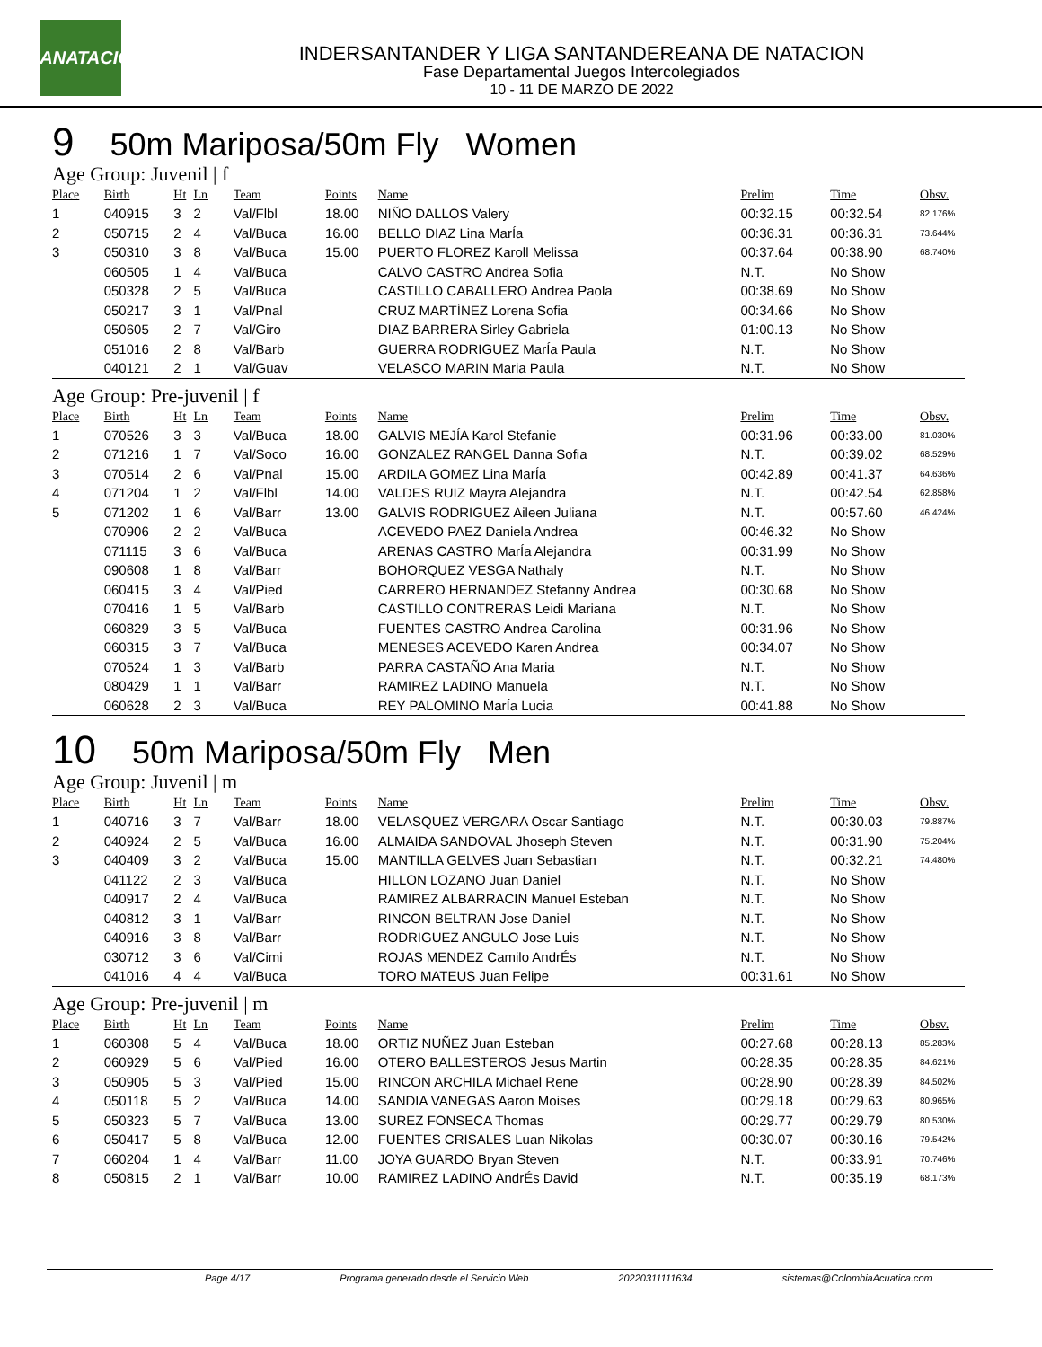LSANATACIÓN
INDERSANTANDER Y LIGA SANTANDEREANA DE NATACION
Fase Departamental Juegos Intercolegiados
10 - 11 DE MARZO DE 2022
9 50m Mariposa/50m Fly Women
Age Group: Juvenil | f
| Place | Birth | Ht | Ln | Team | Points | Name | Prelim | Time | Obsv. |
| --- | --- | --- | --- | --- | --- | --- | --- | --- | --- |
| 1 | 040915 | 3 | 2 | Val/Flbl | 18.00 | NIÑO DALLOS Valery | 00:32.15 | 00:32.54 | 82.176% |
| 2 | 050715 | 2 | 4 | Val/Buca | 16.00 | BELLO DIAZ Lina MarÍa | 00:36.31 | 00:36.31 | 73.644% |
| 3 | 050310 | 3 | 8 | Val/Buca | 15.00 | PUERTO FLOREZ Karoll Melissa | 00:37.64 | 00:38.90 | 68.740% |
| | 060505 | 1 | 4 | Val/Buca | | CALVO CASTRO Andrea Sofia | N.T. | No Show | |
| | 050328 | 2 | 5 | Val/Buca | | CASTILLO CABALLERO Andrea Paola | 00:38.69 | No Show | |
| | 050217 | 3 | 1 | Val/Pnal | | CRUZ MARTÍNEZ Lorena Sofia | 00:34.66 | No Show | |
| | 050605 | 2 | 7 | Val/Giro | | DIAZ BARRERA Sirley Gabriela | 01:00.13 | No Show | |
| | 051016 | 2 | 8 | Val/Barb | | GUERRA RODRIGUEZ MarÍa Paula | N.T. | No Show | |
| | 040121 | 2 | 1 | Val/Guav | | VELASCO MARIN Maria Paula | N.T. | No Show | |
Age Group: Pre-juvenil | f
| Place | Birth | Ht | Ln | Team | Points | Name | Prelim | Time | Obsv. |
| --- | --- | --- | --- | --- | --- | --- | --- | --- | --- |
| 1 | 070526 | 3 | 3 | Val/Buca | 18.00 | GALVIS MEJÍA Karol Stefanie | 00:31.96 | 00:33.00 | 81.030% |
| 2 | 071216 | 1 | 7 | Val/Soco | 16.00 | GONZALEZ RANGEL Danna Sofia | N.T. | 00:39.02 | 68.529% |
| 3 | 070514 | 2 | 6 | Val/Pnal | 15.00 | ARDILA GOMEZ Lina MarÍa | 00:42.89 | 00:41.37 | 64.636% |
| 4 | 071204 | 1 | 2 | Val/Flbl | 14.00 | VALDES RUIZ Mayra Alejandra | N.T. | 00:42.54 | 62.858% |
| 5 | 071202 | 1 | 6 | Val/Barr | 13.00 | GALVIS RODRIGUEZ Aileen Juliana | N.T. | 00:57.60 | 46.424% |
| | 070906 | 2 | 2 | Val/Buca | | ACEVEDO PAEZ Daniela Andrea | 00:46.32 | No Show | |
| | 071115 | 3 | 6 | Val/Buca | | ARENAS CASTRO MarÍa Alejandra | 00:31.99 | No Show | |
| | 090608 | 1 | 8 | Val/Barr | | BOHORQUEZ VESGA Nathaly | N.T. | No Show | |
| | 060415 | 3 | 4 | Val/Pied | | CARRERO HERNANDEZ Stefanny Andrea | 00:30.68 | No Show | |
| | 070416 | 1 | 5 | Val/Barb | | CASTILLO CONTRERAS Leidi Mariana | N.T. | No Show | |
| | 060829 | 3 | 5 | Val/Buca | | FUENTES CASTRO Andrea Carolina | 00:31.96 | No Show | |
| | 060315 | 3 | 7 | Val/Buca | | MENESES ACEVEDO Karen Andrea | 00:34.07 | No Show | |
| | 070524 | 1 | 3 | Val/Barb | | PARRA CASTAÑO Ana Maria | N.T. | No Show | |
| | 080429 | 1 | 1 | Val/Barr | | RAMIREZ LADINO Manuela | N.T. | No Show | |
| | 060628 | 2 | 3 | Val/Buca | | REY PALOMINO MarÍa Lucia | 00:41.88 | No Show | |
10 50m Mariposa/50m Fly Men
Age Group: Juvenil | m
| Place | Birth | Ht | Ln | Team | Points | Name | Prelim | Time | Obsv. |
| --- | --- | --- | --- | --- | --- | --- | --- | --- | --- |
| 1 | 040716 | 3 | 7 | Val/Barr | 18.00 | VELASQUEZ VERGARA Oscar Santiago | N.T. | 00:30.03 | 79.887% |
| 2 | 040924 | 2 | 5 | Val/Buca | 16.00 | ALMAIDA SANDOVAL Jhoseph Steven | N.T. | 00:31.90 | 75.204% |
| 3 | 040409 | 3 | 2 | Val/Buca | 15.00 | MANTILLA GELVES Juan Sebastian | N.T. | 00:32.21 | 74.480% |
| | 041122 | 2 | 3 | Val/Buca | | HILLON LOZANO Juan Daniel | N.T. | No Show | |
| | 040917 | 2 | 4 | Val/Buca | | RAMIREZ ALBARRACIN Manuel Esteban | N.T. | No Show | |
| | 040812 | 3 | 1 | Val/Barr | | RINCON BELTRAN Jose Daniel | N.T. | No Show | |
| | 040916 | 3 | 8 | Val/Barr | | RODRIGUEZ ANGULO Jose Luis | N.T. | No Show | |
| | 030712 | 3 | 6 | Val/Cimi | | ROJAS MENDEZ Camilo AndrÉs | N.T. | No Show | |
| | 041016 | 4 | 4 | Val/Buca | | TORO MATEUS Juan Felipe | 00:31.61 | No Show | |
Age Group: Pre-juvenil | m
| Place | Birth | Ht | Ln | Team | Points | Name | Prelim | Time | Obsv. |
| --- | --- | --- | --- | --- | --- | --- | --- | --- | --- |
| 1 | 060308 | 5 | 4 | Val/Buca | 18.00 | ORTIZ NUÑEZ Juan Esteban | 00:27.68 | 00:28.13 | 85.283% |
| 2 | 060929 | 5 | 6 | Val/Pied | 16.00 | OTERO BALLESTEROS Jesus Martin | 00:28.35 | 00:28.35 | 84.621% |
| 3 | 050905 | 5 | 3 | Val/Pied | 15.00 | RINCON ARCHILA Michael Rene | 00:28.90 | 00:28.39 | 84.502% |
| 4 | 050118 | 5 | 2 | Val/Buca | 14.00 | SANDIA VANEGAS Aaron Moises | 00:29.18 | 00:29.63 | 80.965% |
| 5 | 050323 | 5 | 7 | Val/Buca | 13.00 | SUREZ FONSECA Thomas | 00:29.77 | 00:29.79 | 80.530% |
| 6 | 050417 | 5 | 8 | Val/Buca | 12.00 | FUENTES CRISALES Luan Nikolas | 00:30.07 | 00:30.16 | 79.542% |
| 7 | 060204 | 1 | 4 | Val/Barr | 11.00 | JOYA GUARDO Bryan Steven | N.T. | 00:33.91 | 70.746% |
| 8 | 050815 | 2 | 1 | Val/Barr | 10.00 | RAMIREZ LADINO AndrÉs David | N.T. | 00:35.19 | 68.173% |
Page 4/17 Programa generado desde el Servicio Web 20220311111634 sistemas@ColombiaAcuatica.com